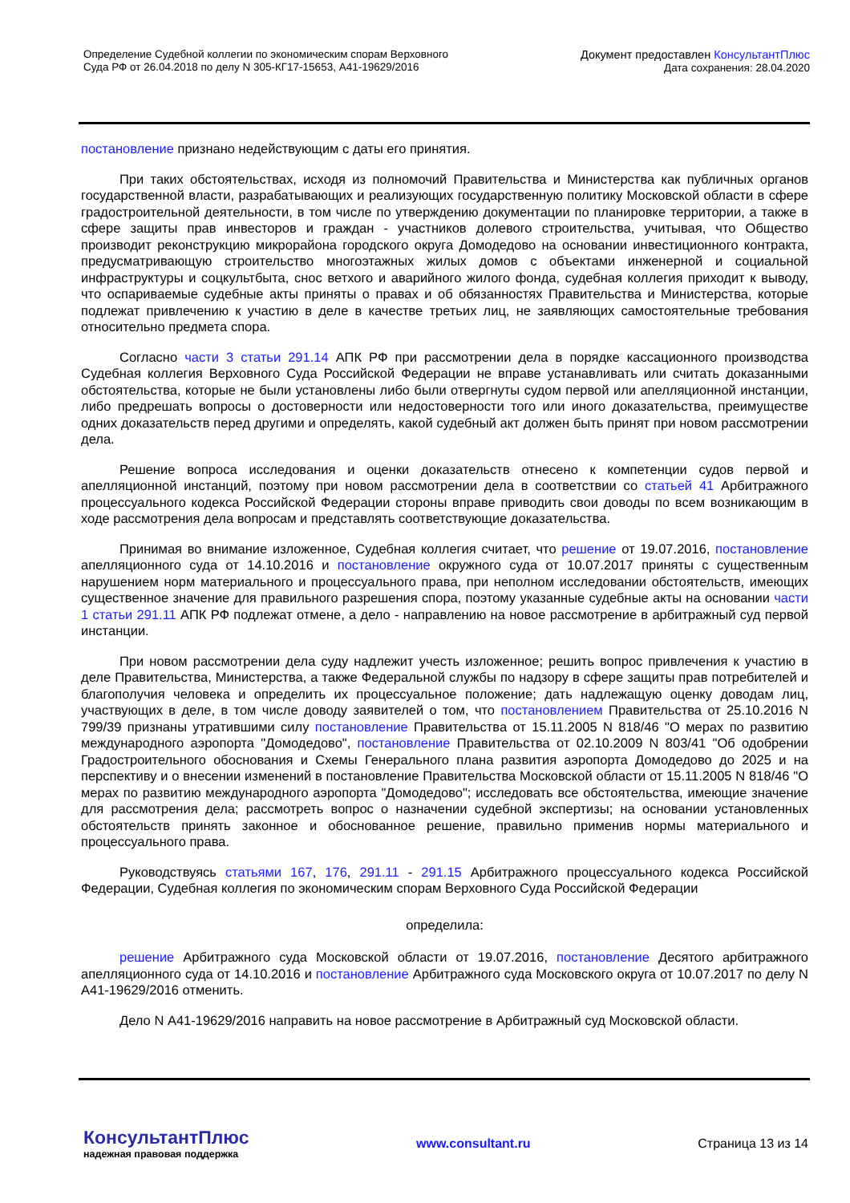Определение Судебной коллегии по экономическим спорам Верховного
Суда РФ от 26.04.2018 по делу N 305-КГ17-15653, А41-19629/2016
Документ предоставлен КонсультантПлюс
Дата сохранения: 28.04.2020
постановление признано недействующим с даты его принятия.
При таких обстоятельствах, исходя из полномочий Правительства и Министерства как публичных органов государственной власти, разрабатывающих и реализующих государственную политику Московской области в сфере градостроительной деятельности, в том числе по утверждению документации по планировке территории, а также в сфере защиты прав инвесторов и граждан - участников долевого строительства, учитывая, что Общество производит реконструкцию микрорайона городского округа Домодедово на основании инвестиционного контракта, предусматривающую строительство многоэтажных жилых домов с объектами инженерной и социальной инфраструктуры и соцкультбыта, снос ветхого и аварийного жилого фонда, судебная коллегия приходит к выводу, что оспариваемые судебные акты приняты о правах и об обязанностях Правительства и Министерства, которые подлежат привлечению к участию в деле в качестве третьих лиц, не заявляющих самостоятельные требования относительно предмета спора.
Согласно части 3 статьи 291.14 АПК РФ при рассмотрении дела в порядке кассационного производства Судебная коллегия Верховного Суда Российской Федерации не вправе устанавливать или считать доказанными обстоятельства, которые не были установлены либо были отвергнуты судом первой или апелляционной инстанции, либо предрешать вопросы о достоверности или недостоверности того или иного доказательства, преимуществе одних доказательств перед другими и определять, какой судебный акт должен быть принят при новом рассмотрении дела.
Решение вопроса исследования и оценки доказательств отнесено к компетенции судов первой и апелляционной инстанций, поэтому при новом рассмотрении дела в соответствии со статьей 41 Арбитражного процессуального кодекса Российской Федерации стороны вправе приводить свои доводы по всем возникающим в ходе рассмотрения дела вопросам и представлять соответствующие доказательства.
Принимая во внимание изложенное, Судебная коллегия считает, что решение от 19.07.2016, постановление апелляционного суда от 14.10.2016 и постановление окружного суда от 10.07.2017 приняты с существенным нарушением норм материального и процессуального права, при неполном исследовании обстоятельств, имеющих существенное значение для правильного разрешения спора, поэтому указанные судебные акты на основании части 1 статьи 291.11 АПК РФ подлежат отмене, а дело - направлению на новое рассмотрение в арбитражный суд первой инстанции.
При новом рассмотрении дела суду надлежит учесть изложенное; решить вопрос привлечения к участию в деле Правительства, Министерства, а также Федеральной службы по надзору в сфере защиты прав потребителей и благополучия человека и определить их процессуальное положение; дать надлежащую оценку доводам лиц, участвующих в деле, в том числе доводу заявителей о том, что постановлением Правительства от 25.10.2016 N 799/39 признаны утратившими силу постановление Правительства от 15.11.2005 N 818/46 "О мерах по развитию международного аэропорта "Домодедово", постановление Правительства от 02.10.2009 N 803/41 "Об одобрении Градостроительного обоснования и Схемы Генерального плана развития аэропорта Домодедово до 2025 и на перспективу и о внесении изменений в постановление Правительства Московской области от 15.11.2005 N 818/46 "О мерах по развитию международного аэропорта "Домодедово"; исследовать все обстоятельства, имеющие значение для рассмотрения дела; рассмотреть вопрос о назначении судебной экспертизы; на основании установленных обстоятельств принять законное и обоснованное решение, правильно применив нормы материального и процессуального права.
Руководствуясь статьями 167, 176, 291.11 - 291.15 Арбитражного процессуального кодекса Российской Федерации, Судебная коллегия по экономическим спорам Верховного Суда Российской Федерации
определила:
решение Арбитражного суда Московской области от 19.07.2016, постановление Десятого арбитражного апелляционного суда от 14.10.2016 и постановление Арбитражного суда Московского округа от 10.07.2017 по делу N А41-19629/2016 отменить.
Дело N А41-19629/2016 направить на новое рассмотрение в Арбитражный суд Московской области.
КонсультантПлюс
надежная правовая поддержка
www.consultant.ru Страница 13 из 14